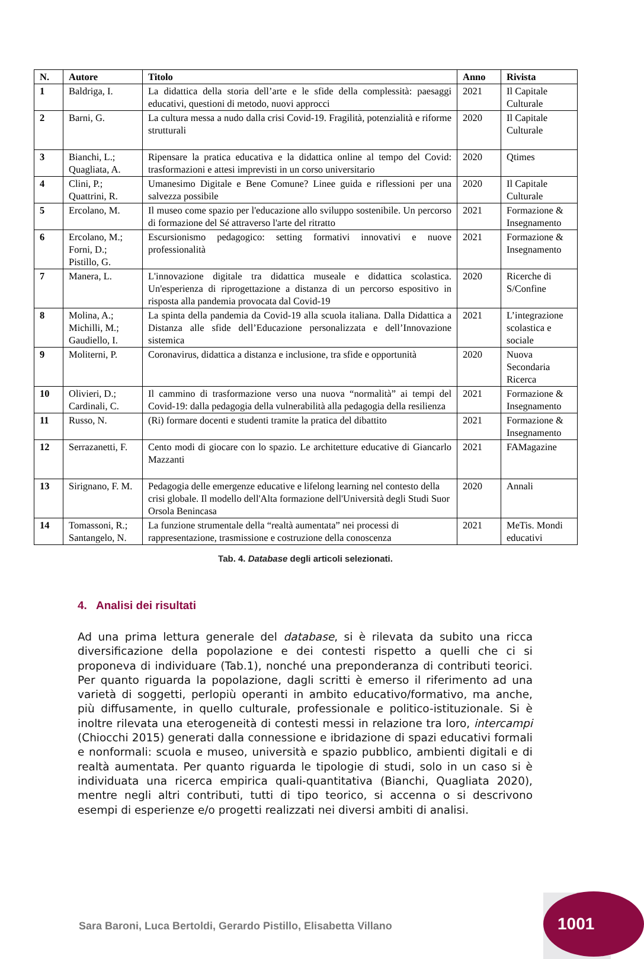| N. | Autore | Titolo | Anno | Rivista |
| --- | --- | --- | --- | --- |
| 1 | Baldriga, I. | La didattica della storia dell’arte e le sfide della complessità: paesaggi educativi, questioni di metodo, nuovi approcci | 2021 | Il Capitale Culturale |
| 2 | Barni, G. | La cultura messa a nudo dalla crisi Covid-19. Fragilità, potenzialità e riforme strutturali | 2020 | Il Capitale Culturale |
| 3 | Bianchi, L.; Quagliata, A. | Ripensare la pratica educativa e la didattica online al tempo del Covid: trasformazioni e attesi imprevisti in un corso universitario | 2020 | Qtimes |
| 4 | Clini, P.; Quattrini, R. | Umanesimo Digitale e Bene Comune? Linee guida e riflessioni per una salvezza possibile | 2020 | Il Capitale Culturale |
| 5 | Ercolano, M. | Il museo come spazio per l'educazione allo sviluppo sostenibile. Un percorso di formazione del Sé attraverso l'arte del ritratto | 2021 | Formazione & Insegnamento |
| 6 | Ercolano, M.; Forni, D.; Pistillo, G. | Escursionismo pedagogico: setting formativi innovativi e nuove professionalità | 2021 | Formazione & Insegnamento |
| 7 | Manera, L. | L'innovazione digitale tra didattica museale e didattica scolastica. Un'esperienza di riprogettazione a distanza di un percorso espositivo in risposta alla pandemia provocata dal Covid-19 | 2020 | Ricerche di S/Confine |
| 8 | Molina, A.; Michilli, M.; Gaudiello, I. | La spinta della pandemia da Covid-19 alla scuola italiana. Dalla Didattica a Distanza alle sfide dell’Educazione personalizzata e dell’Innovazione sistemica | 2021 | L’integrazione scolastica e sociale |
| 9 | Moliterni, P. | Coronavirus, didattica a distanza e inclusione, tra sfide e opportunità | 2020 | Nuova Secondaria Ricerca |
| 10 | Olivieri, D.; Cardinali, C. | Il cammino di trasformazione verso una nuova “normalità” ai tempi del Covid-19: dalla pedagogia della vulnerabilità alla pedagogia della resilienza | 2021 | Formazione & Insegnamento |
| 11 | Russo, N. | (Ri) formare docenti e studenti tramite la pratica del dibattito | 2021 | Formazione & Insegnamento |
| 12 | Serrazanetti, F. | Cento modi di giocare con lo spazio. Le architetture educative di Giancarlo Mazzanti | 2021 | FAMagazine |
| 13 | Sirignano, F. M. | Pedagogia delle emergenze educative e lifelong learning nel contesto della crisi globale. Il modello dell'Alta formazione dell'Università degli Studi Suor Orsola Benincasa | 2020 | Annali |
| 14 | Tomassoni, R.; Santangelo, N. | La funzione strumentale della “realtà aumentata” nei processi di rappresentazione, trasmissione e costruzione della conoscenza | 2021 | MeTis. Mondi educativi |
Tab. 4. Database degli articoli selezionati.
4. Analisi dei risultati
Ad una prima lettura generale del database, si è rilevata da subito una ricca diversificazione della popolazione e dei contesti rispetto a quelli che ci si proponeva di individuare (Tab.1), nonché una preponderanza di contributi teorici. Per quanto riguarda la popolazione, dagli scritti è emerso il riferimento ad una varietà di soggetti, perlopiù operanti in ambito educativo/formativo, ma anche, più diffusamente, in quello culturale, professionale e politico-istituzionale. Si è inoltre rilevata una eterogeneità di contesti messi in relazione tra loro, intercampi (Chiocchi 2015) generati dalla connessione e ibridazione di spazi educativi formali e nonformali: scuola e museo, università e spazio pubblico, ambienti digitali e di realtà aumentata. Per quanto riguarda le tipologie di studi, solo in un caso si è individuata una ricerca empirica quali-quantitativa (Bianchi, Quagliata 2020), mentre negli altri contributi, tutti di tipo teorico, si accenna o si descrivono esempi di esperienze e/o progetti realizzati nei diversi ambiti di analisi.
Sara Baroni, Luca Bertoldi, Gerardo Pistillo, Elisabetta Villano
1001